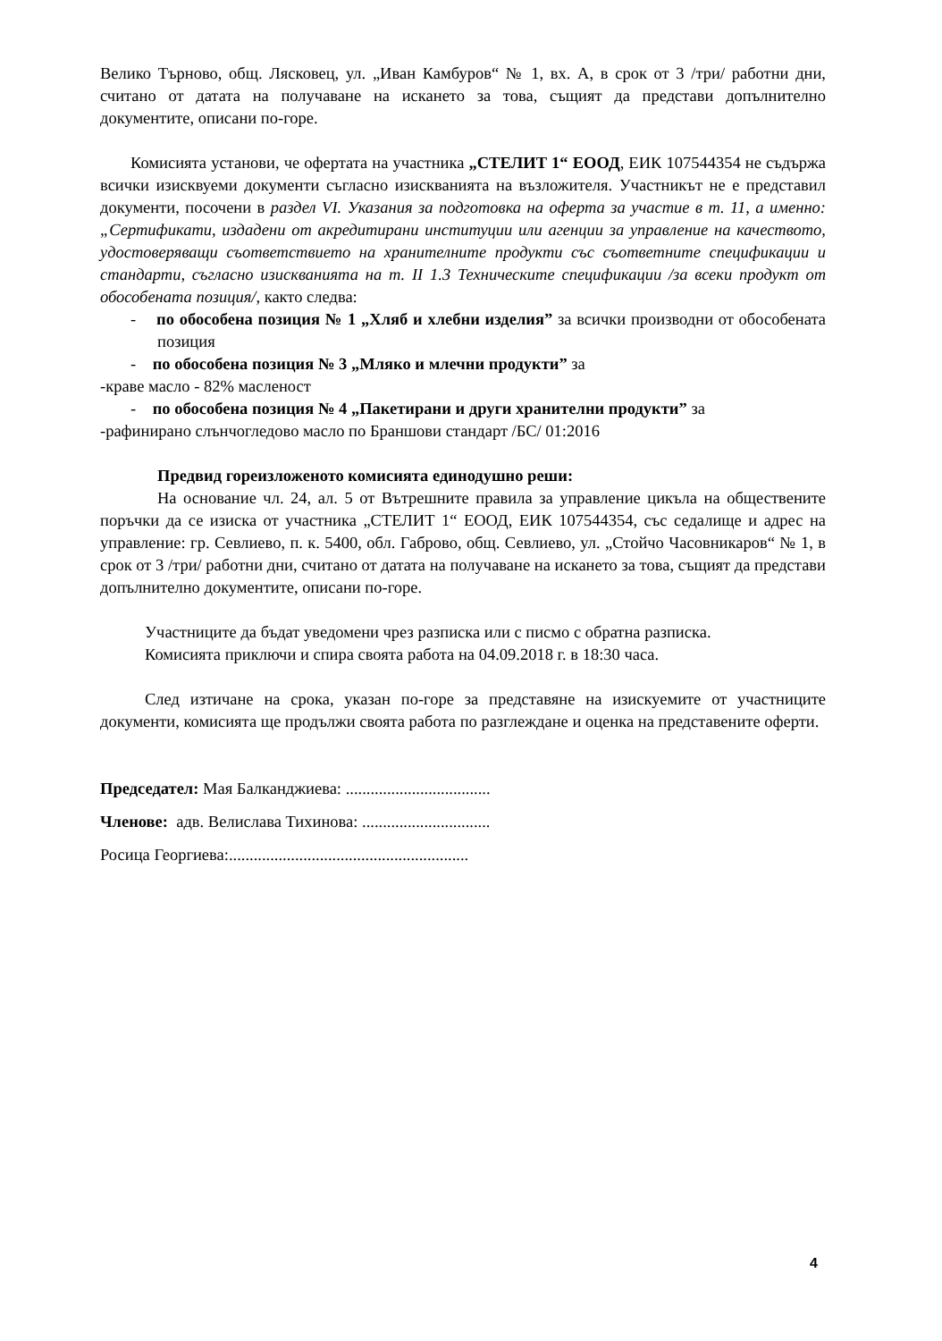Велико Търново, общ. Лясковец, ул. „Иван Камбуров“ № 1, вх. А, в срок от 3 /три/ работни дни, считано от датата на получаване на искането за това, същият да представи допълнително документите, описани по-горе.
Комисията установи, че офертата на участника „СТЕЛИТ 1“ ЕООД, ЕИК 107544354 не съдържа всички изисквуеми документи съгласно изискванията на възложителя. Участникът не е представил документи, посочени в раздел VI. Указания за подготовка на оферта за участие в т. 11, а именно: „Сертификати, издадени от акредитирани институции или агенции за управление на качеството, удостоверяващи съответствието на хранителните продукти със съответните спецификации и стандарти, съгласно изискванията на т. II 1.3 Техническите спецификации /за всеки продукт от обособената позиция/, както следва:
- по обособена позиция № 1 „Хляб и хлебни изделия” за всички производни от обособената позиция
- по обособена позиция № 3 „Мляко и млечни продукти” за
-краве масло - 82% масленост
- по обособена позиция № 4 „Пакетирани и други хранителни продукти” за
-рафинирано слънчогледово масло по Браншови стандарт /БС/ 01:2016
Предвид гореизложеното комисията единодушно реши:
На основание чл. 24, ал. 5 от Вътрешните правила за управление цикъла на обществените поръчки да се изиска от участника „СТЕЛИТ 1“ ЕООД, ЕИК 107544354, със седалище и адрес на управление: гр. Севлиево, п. к. 5400, обл. Габрово, общ. Севлиево, ул. „Стойчо Часовникаров“ № 1, в срок от 3 /три/ работни дни, считано от датата на получаване на искането за това, същият да представи допълнително документите, описани по-горе.
Участниците да бъдат уведомени чрез разписка или с писмо с обратна разписка.
Комисията приключи и спира своята работа на 04.09.2018 г. в 18:30 часа.
След изтичане на срока, указан по-горе за представяне на изискуемите от участниците документи, комисията ще продължи своята работа по разглеждане и оценка на представените оферти.
Председател: Мая Балканджиева: ...................................
Членове: адв. Велислава Тихинова: ...............................
Росица Георгиева:..........................................................
4